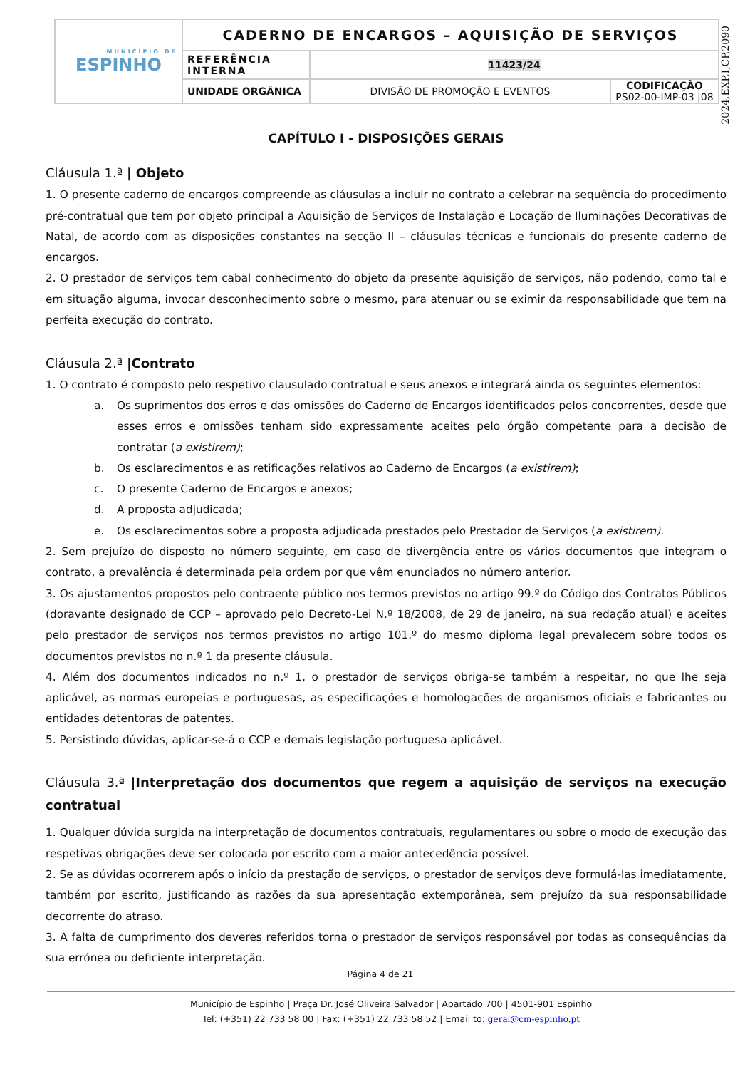| MUNICÍPIO DE ESPINHO | CADERNO DE ENCARGOS – AQUISIÇÃO DE SERVIÇOS | | |
| | REFERÊNCIA INTERNA | 11423/24 | |
| | UNIDADE ORGÂNICA | DIVISÃO DE PROMOÇÃO E EVENTOS | CODIFICAÇÃO PS02-00-IMP-03 /08 |
2024,EXP,I,CP,2090
CAPÍTULO I - DISPOSIÇÕES GERAIS
Cláusula 1.ª | Objeto
1. O presente caderno de encargos compreende as cláusulas a incluir no contrato a celebrar na sequência do procedimento pré-contratual que tem por objeto principal a Aquisição de Serviços de Instalação e Locação de Iluminações Decorativas de Natal, de acordo com as disposições constantes na secção II – cláusulas técnicas e funcionais do presente caderno de encargos.
2. O prestador de serviços tem cabal conhecimento do objeto da presente aquisição de serviços, não podendo, como tal e em situação alguma, invocar desconhecimento sobre o mesmo, para atenuar ou se eximir da responsabilidade que tem na perfeita execução do contrato.
Cláusula 2.ª |Contrato
1. O contrato é composto pelo respetivo clausulado contratual e seus anexos e integrará ainda os seguintes elementos:
a. Os suprimentos dos erros e das omissões do Caderno de Encargos identificados pelos concorrentes, desde que esses erros e omissões tenham sido expressamente aceites pelo órgão competente para a decisão de contratar (a existirem);
b. Os esclarecimentos e as retificações relativos ao Caderno de Encargos (a existirem);
c. O presente Caderno de Encargos e anexos;
d. A proposta adjudicada;
e. Os esclarecimentos sobre a proposta adjudicada prestados pelo Prestador de Serviços (a existirem).
2. Sem prejuízo do disposto no número seguinte, em caso de divergência entre os vários documentos que integram o contrato, a prevalência é determinada pela ordem por que vêm enunciados no número anterior.
3. Os ajustamentos propostos pelo contraente público nos termos previstos no artigo 99.º do Código dos Contratos Públicos (doravante designado de CCP – aprovado pelo Decreto-Lei N.º 18/2008, de 29 de janeiro, na sua redação atual) e aceites pelo prestador de serviços nos termos previstos no artigo 101.º do mesmo diploma legal prevalecem sobre todos os documentos previstos no n.º 1 da presente cláusula.
4. Além dos documentos indicados no n.º 1, o prestador de serviços obriga-se também a respeitar, no que lhe seja aplicável, as normas europeias e portuguesas, as especificações e homologações de organismos oficiais e fabricantes ou entidades detentoras de patentes.
5. Persistindo dúvidas, aplicar-se-á o CCP e demais legislação portuguesa aplicável.
Cláusula 3.ª |Interpretação dos documentos que regem a aquisição de serviços na execução contratual
1. Qualquer dúvida surgida na interpretação de documentos contratuais, regulamentares ou sobre o modo de execução das respetivas obrigações deve ser colocada por escrito com a maior antecedência possível.
2. Se as dúvidas ocorrerem após o início da prestação de serviços, o prestador de serviços deve formulá-las imediatamente, também por escrito, justificando as razões da sua apresentação extemporânea, sem prejuízo da sua responsabilidade decorrente do atraso.
3. A falta de cumprimento dos deveres referidos torna o prestador de serviços responsável por todas as consequências da sua errónea ou deficiente interpretação.
Página 4 de 21
Município de Espinho | Praça Dr. José Oliveira Salvador | Apartado 700 | 4501-901 Espinho
Tel: (+351) 22 733 58 00 | Fax: (+351) 22 733 58 52 | Email to: geral@cm-espinho.pt